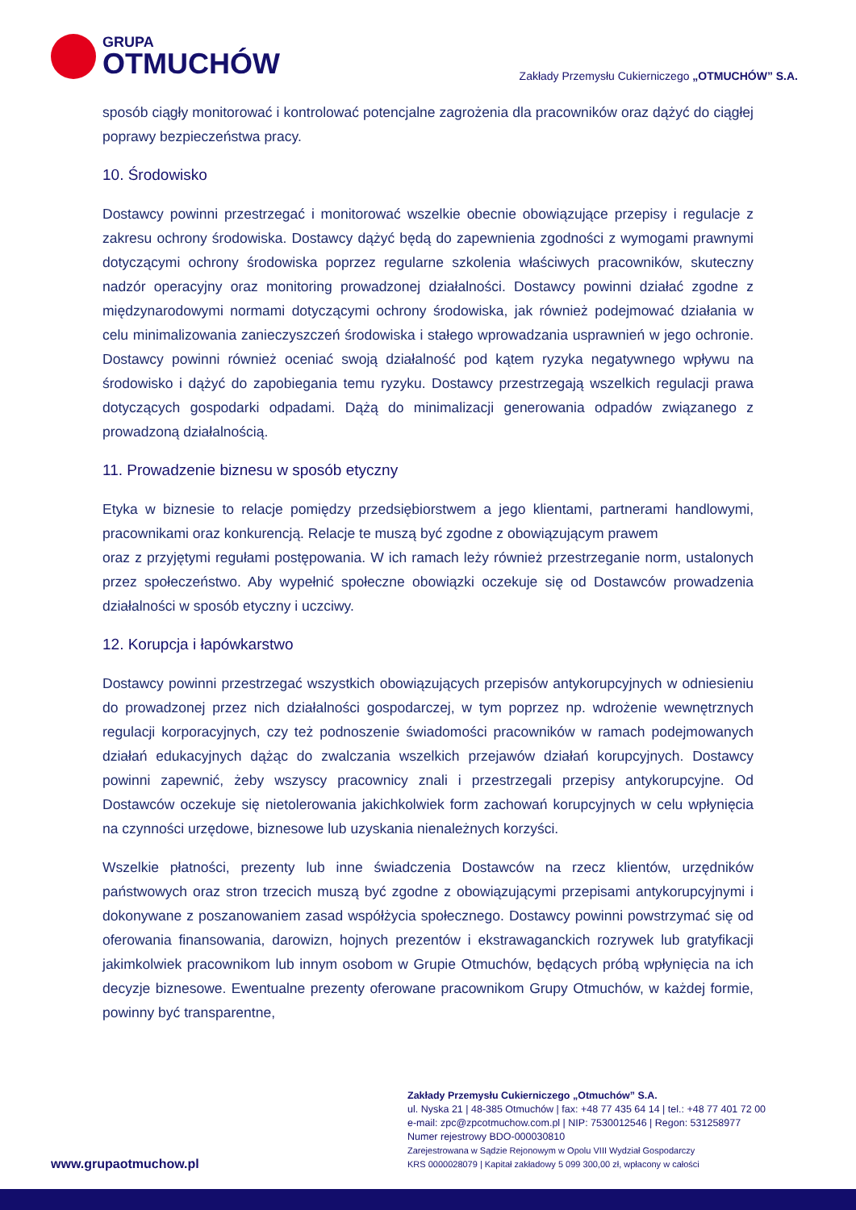GRUPA
OTMUCHÓW
Zakłady Przemysłu Cukierniczego „OTMUCHÓW” S.A.
sposób ciągły monitorować i kontrolować potencjalne zagrożenia dla pracowników oraz dążyć do ciągłej poprawy bezpieczeństwa pracy.
10. Środowisko
Dostawcy powinni przestrzegać i monitorować wszelkie obecnie obowiązujące przepisy i regulacje z zakresu ochrony środowiska. Dostawcy dążyć będą do zapewnienia zgodności z wymogami prawnymi dotyczącymi ochrony środowiska poprzez regularne szkolenia właściwych pracowników, skuteczny nadzór operacyjny oraz monitoring prowadzonej działalności. Dostawcy powinni działać zgodne z międzynarodowymi normami dotyczącymi ochrony środowiska, jak również podejmować działania w celu minimalizowania zanieczyszczeń środowiska i stałego wprowadzania usprawnień w jego ochronie. Dostawcy powinni również oceniać swoją działalność pod kątem ryzyka negatywnego wpływu na środowisko i dążyć do zapobiegania temu ryzyku. Dostawcy przestrzegają wszelkich regulacji prawa dotyczących gospodarki odpadami. Dążą do minimalizacji generowania odpadów związanego z prowadzoną działalnością.
11. Prowadzenie biznesu w sposób etyczny
Etyka w biznesie to relacje pomiędzy przedsiębiorstwem a jego klientami, partnerami handlowymi, pracownikami oraz konkurencją. Relacje te muszą być zgodne z obowiązującym prawem
oraz z przyjętymi regułami postępowania. W ich ramach leży również przestrzeganie norm, ustalonych przez społeczeństwo. Aby wypełnić społeczne obowiązki oczekuje się od Dostawców prowadzenia działalności w sposób etyczny i uczciwy.
12. Korupcja i łapówkarstwo
Dostawcy powinni przestrzegać wszystkich obowiązujących przepisów antykorupcyjnych w odniesieniu do prowadzonej przez nich działalności gospodarczej, w tym poprzez np. wdrożenie wewnętrznych regulacji korporacyjnych, czy też podnoszenie świadomości pracowników w ramach podejmowanych działań edukacyjnych dążąc do zwalczania wszelkich przejawów działań korupcyjnych. Dostawcy powinni zapewnić, żeby wszyscy pracownicy znali i przestrzegali przepisy antykorupcyjne. Od Dostawców oczekuje się nietolerowania jakichkolwiek form zachowań korupcyjnych w celu wpłynięcia na czynności urzędowe, biznesowe lub uzyskania nienależnych korzyści.
Wszelkie płatności, prezenty lub inne świadczenia Dostawców na rzecz klientów, urzędników państwowych oraz stron trzecich muszą być zgodne z obowiązującymi przepisami antykorupcyjnymi i dokonywane z poszanowaniem zasad współżycia społecznego. Dostawcy powinni powstrzymać się od oferowania finansowania, darowizn, hojnych prezentów i ekstrawaganckich rozrywek lub gratyfikacji jakimkolwiek pracownikom lub innym osobom w Grupie Otmuchów, będących próbą wpłynięcia na ich decyzje biznesowe. Ewentualne prezenty oferowane pracownikom Grupy Otmuchów, w każdej formie, powinny być transparentne,
Zakłady Przemysłu Cukierniczego „Otmuchów” S.A.
ul. Nyska 21 | 48-385 Otmuchów | fax: +48 77 435 64 14 | tel.: +48 77 401 72 00
e-mail: zpc@zpcotmuchow.com.pl | NIP: 7530012546 | Regon: 531258977
Numer rejestrowy BDO-000030810
Zarejestrowana w Sądzie Rejonowym w Opolu VIII Wydział Gospodarczy
KRS 0000028079 | Kapitał zakładowy 5 099 300,00 zł, wpłacony w całości
www.grupaotmuchow.pl